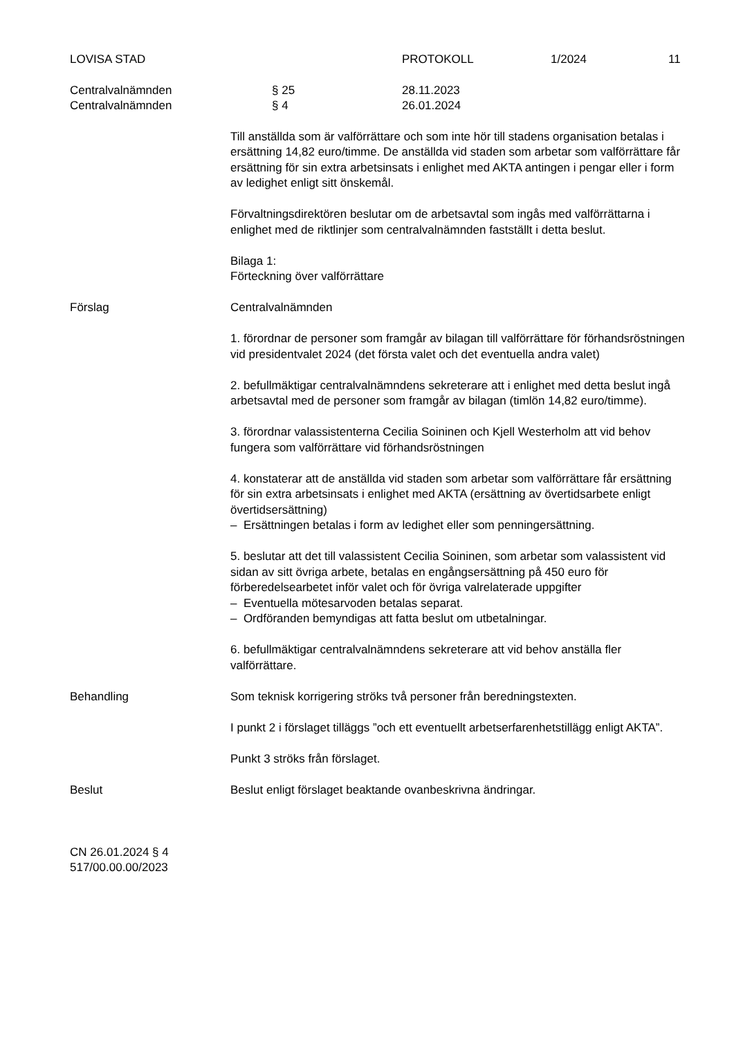LOVISA STAD PROTOKOLL 1/2024 11
Centralvalnämnden § 25 28.11.2023
Centralvalnämnden § 4 26.01.2024
Till anställda som är valförrättare och som inte hör till stadens organisation betalas i ersättning 14,82 euro/timme. De anställda vid staden som arbetar som valförrättare får ersättning för sin extra arbetsinsats i enlighet med AKTA antingen i pengar eller i form av ledighet enligt sitt önskemål.
Förvaltningsdirektören beslutar om de arbetsavtal som ingås med valförrättarna i enlighet med de riktlinjer som centralvalnämnden fastställt i detta beslut.
Bilaga 1:
Förteckning över valförrättare
Förslag Centralvalnämnden
1. förordnar de personer som framgår av bilagan till valförrättare för förhandsröstningen vid presidentvalet 2024 (det första valet och det eventuella andra valet)
2. befullmäktigar centralvalnämndens sekreterare att i enlighet med detta beslut ingå arbetsavtal med de personer som framgår av bilagan (timlön 14,82 euro/timme).
3. förordnar valassistenterna Cecilia Soininen och Kjell Westerholm att vid behov fungera som valförrättare vid förhandsröstningen
4. konstaterar att de anställda vid staden som arbetar som valförrättare får ersättning för sin extra arbetsinsats i enlighet med AKTA (ersättning av övertidsarbete enligt övertidsersättning)
– Ersättningen betalas i form av ledighet eller som penningersättning.
5. beslutar att det till valassistent Cecilia Soininen, som arbetar som valassistent vid sidan av sitt övriga arbete, betalas en engångsersättning på 450 euro för förberedelsearbetet inför valet och för övriga valrelaterade uppgifter
– Eventuella mötesarvoden betalas separat.
– Ordföranden bemyndigas att fatta beslut om utbetalningar.
6. befullmäktigar centralvalnämndens sekreterare att vid behov anställa fler valförrättare.
Behandling Som teknisk korrigering ströks två personer från beredningstexten.
I punkt 2 i förslaget tilläggs ”och ett eventuellt arbetserfarenhetstillägg enligt AKTA”.
Punkt 3 ströks från förslaget.
Beslut Beslut enligt förslaget beaktande ovanbeskrivna ändringar.
CN 26.01.2024 § 4
517/00.00.00/2023